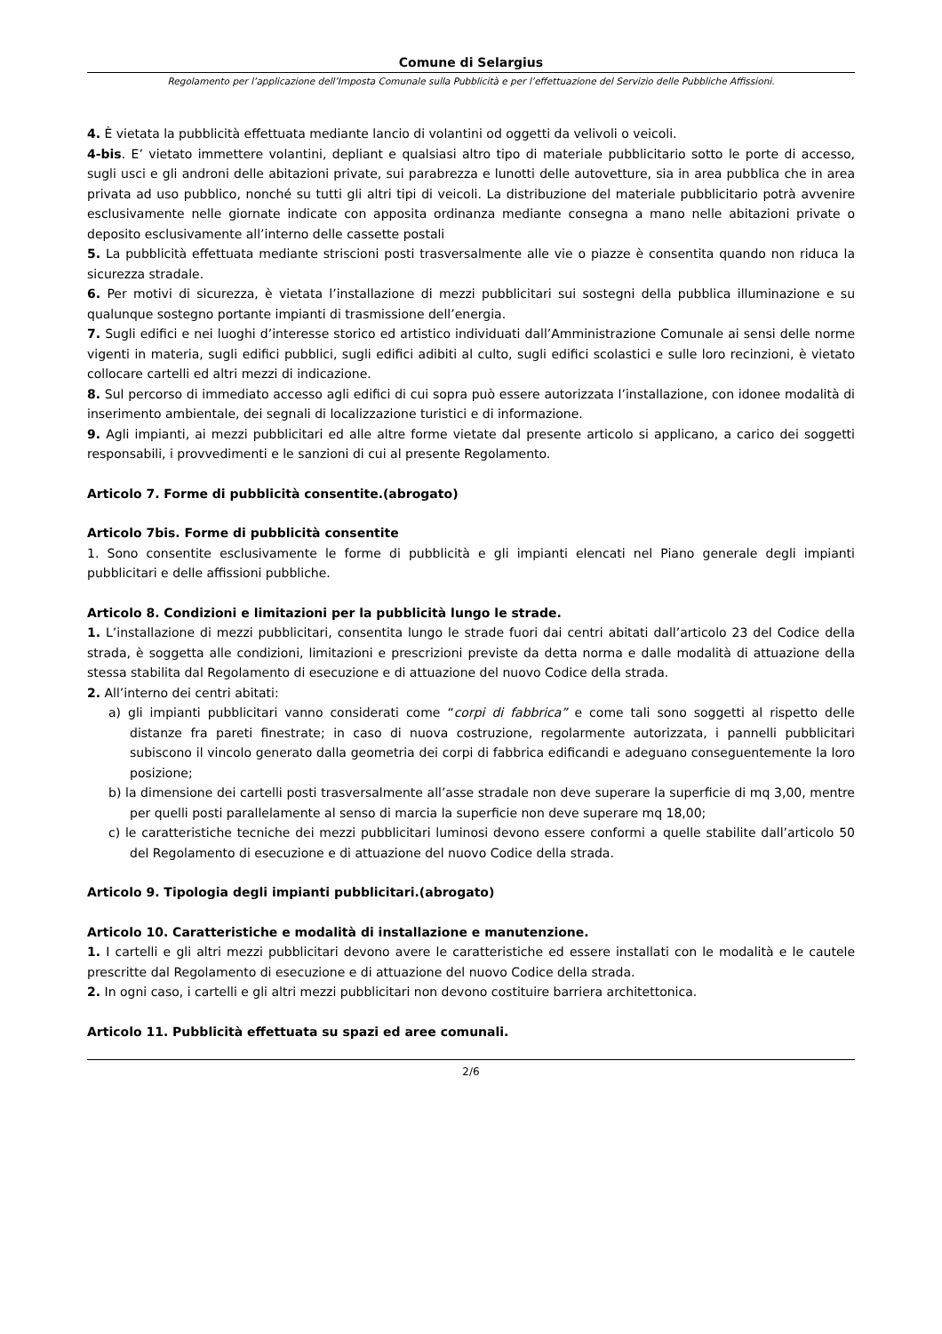Comune di Selargius
Regolamento per l’applicazione dell’Imposta Comunale sulla Pubblicità e per l’effettuazione del Servizio delle Pubbliche Affissioni.
4. È vietata la pubblicità effettuata mediante lancio di volantini od oggetti da velivoli o veicoli.
4-bis. E’ vietato immettere volantini, depliant e qualsiasi altro tipo di materiale pubblicitario sotto le porte di accesso, sugli usci e gli androni delle abitazioni private, sui parabrezza e lunotti delle autovetture, sia in area pubblica che in area privata ad uso pubblico, nonché su tutti gli altri tipi di veicoli. La distribuzione del materiale pubblicitario potrà avvenire esclusivamente nelle giornate indicate con apposita ordinanza mediante consegna a mano nelle abitazioni private o deposito esclusivamente all’interno delle cassette postali
5. La pubblicità effettuata mediante striscioni posti trasversalmente alle vie o piazze è consentita quando non riduca la sicurezza stradale.
6. Per motivi di sicurezza, è vietata l’installazione di mezzi pubblicitari sui sostegni della pubblica illuminazione e su qualunque sostegno portante impianti di trasmissione dell’energia.
7. Sugli edifici e nei luoghi d’interesse storico ed artistico individuati dall’Amministrazione Comunale ai sensi delle norme vigenti in materia, sugli edifici pubblici, sugli edifici adibiti al culto, sugli edifici scolastici e sulle loro recinzioni, è vietato collocare cartelli ed altri mezzi di indicazione.
8. Sul percorso di immediato accesso agli edifici di cui sopra può essere autorizzata l’installazione, con idonee modalità di inserimento ambientale, dei segnali di localizzazione turistici e di informazione.
9. Agli impianti, ai mezzi pubblicitari ed alle altre forme vietate dal presente articolo si applicano, a carico dei soggetti responsabili, i provvedimenti e le sanzioni di cui al presente Regolamento.
Articolo 7. Forme di pubblicità consentite.(abrogato)
Articolo 7bis. Forme di pubblicità consentite
1. Sono consentite esclusivamente le forme di pubblicità e gli impianti elencati nel Piano generale degli impianti pubblicitari e delle affissioni pubbliche.
Articolo 8. Condizioni e limitazioni per la pubblicità lungo le strade.
1. L’installazione di mezzi pubblicitari, consentita lungo le strade fuori dai centri abitati dall’articolo 23 del Codice della strada, è soggetta alle condizioni, limitazioni e prescrizioni previste da detta norma e dalle modalità di attuazione della stessa stabilita dal Regolamento di esecuzione e di attuazione del nuovo Codice della strada.
2. All’interno dei centri abitati:
a) gli impianti pubblicitari vanno considerati come “corpi di fabbrica” e come tali sono soggetti al rispetto delle distanze fra pareti finestrate; in caso di nuova costruzione, regolarmente autorizzata, i pannelli pubblicitari subiscono il vincolo generato dalla geometria dei corpi di fabbrica edificandi e adeguano conseguentemente la loro posizione;
b) la dimensione dei cartelli posti trasversalmente all’asse stradale non deve superare la superficie di mq 3,00, mentre per quelli posti parallelamente al senso di marcia la superficie non deve superare mq 18,00;
c) le caratteristiche tecniche dei mezzi pubblicitari luminosi devono essere conformi a quelle stabilite dall’articolo 50 del Regolamento di esecuzione e di attuazione del nuovo Codice della strada.
Articolo 9. Tipologia degli impianti pubblicitari.(abrogato)
Articolo 10. Caratteristiche e modalità di installazione e manutenzione.
1. I cartelli e gli altri mezzi pubblicitari devono avere le caratteristiche ed essere installati con le modalità e le cautele prescritte dal Regolamento di esecuzione e di attuazione del nuovo Codice della strada.
2. In ogni caso, i cartelli e gli altri mezzi pubblicitari non devono costituire barriera architettonica.
Articolo 11. Pubblicità effettuata su spazi ed aree comunali.
2/6